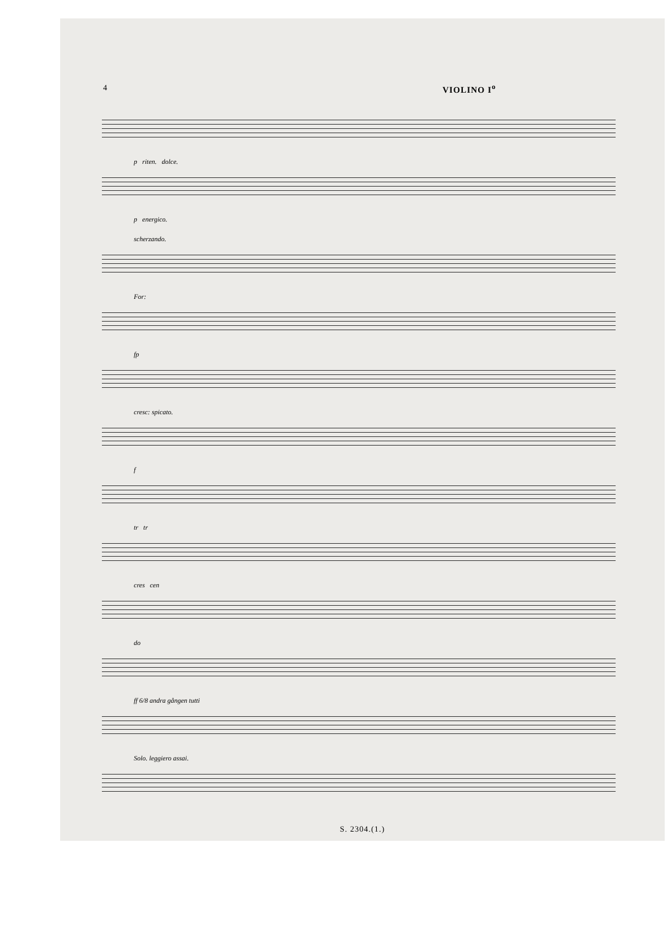4 VIOLINO I<sup>o</sup>
p riten. dolce.
p energico.
scherzando.
For:
fp
cresc: spicato.
f
tr tr
cres cen
do
ff 6/8 andra gången tutti
Solo. leggiero assai.
S. 2304.(1.)